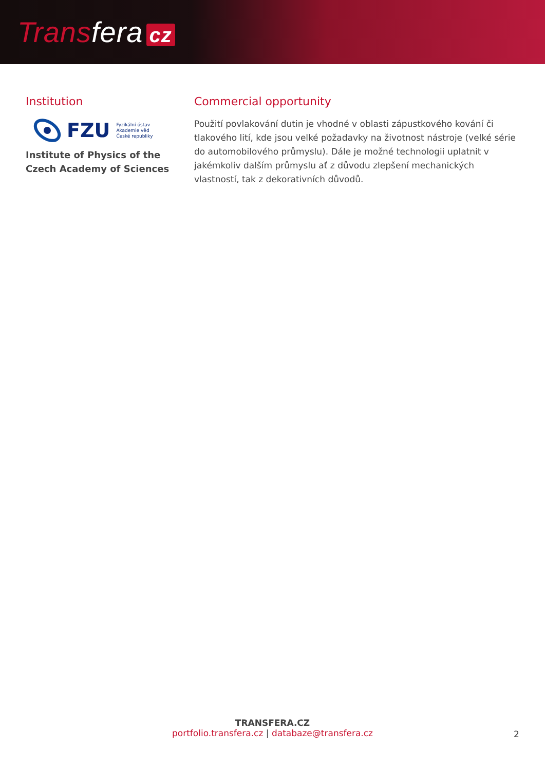Transfera cz
Institution
FZU Fyzikální ústav
Akademie věd
České republiky
Institute of Physics of the
Czech Academy of Sciences
Commercial opportunity
Použití povlakování dutin je vhodné v oblasti zápustkového kování či tlakového lití, kde jsou velké požadavky na životnost nástroje (velké série do automobilového průmyslu). Dále je možné technologii uplatnit v jakémkoliv dalším průmyslu ať z důvodu zlepšení mechanických vlastností, tak z dekorativních důvodů.
TRANSFERA.CZ
portfolio.transfera.cz | databaze@transfera.cz
2